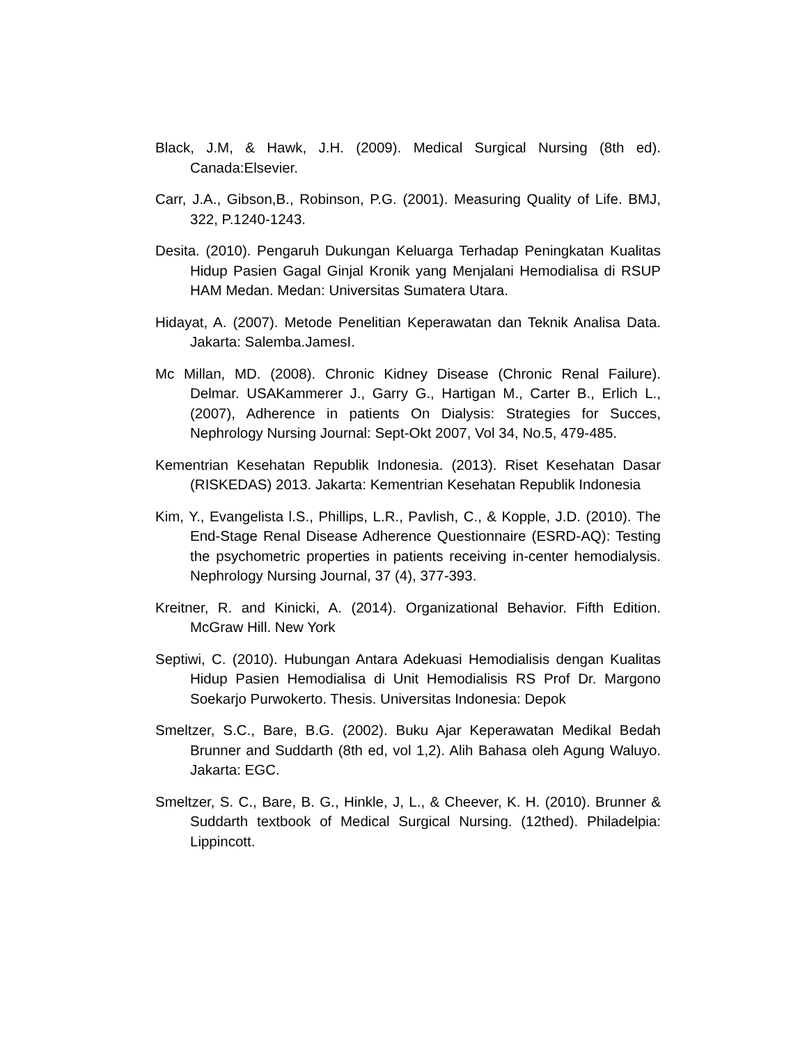Black, J.M, & Hawk, J.H. (2009). Medical Surgical Nursing (8th ed). Canada:Elsevier.
Carr, J.A., Gibson,B., Robinson, P.G. (2001). Measuring Quality of Life. BMJ, 322, P.1240-1243.
Desita. (2010). Pengaruh Dukungan Keluarga Terhadap Peningkatan Kualitas Hidup Pasien Gagal Ginjal Kronik yang Menjalani Hemodialisa di RSUP HAM Medan. Medan: Universitas Sumatera Utara.
Hidayat, A. (2007). Metode Penelitian Keperawatan dan Teknik Analisa Data. Jakarta: Salemba.JamesI.
Mc Millan, MD. (2008). Chronic Kidney Disease (Chronic Renal Failure). Delmar. USAKammerer J., Garry G., Hartigan M., Carter B., Erlich L., (2007), Adherence in patients On Dialysis: Strategies for Succes, Nephrology Nursing Journal: Sept-Okt 2007, Vol 34, No.5, 479-485.
Kementrian Kesehatan Republik Indonesia. (2013). Riset Kesehatan Dasar (RISKEDAS) 2013. Jakarta: Kementrian Kesehatan Republik Indonesia
Kim, Y., Evangelista l.S., Phillips, L.R., Pavlish, C., & Kopple, J.D. (2010). The End-Stage Renal Disease Adherence Questionnaire (ESRD-AQ): Testing the psychometric properties in patients receiving in-center hemodialysis. Nephrology Nursing Journal, 37 (4), 377-393.
Kreitner, R. and Kinicki, A. (2014). Organizational Behavior. Fifth Edition. McGraw Hill. New York
Septiwi, C. (2010). Hubungan Antara Adekuasi Hemodialisis dengan Kualitas Hidup Pasien Hemodialisa di Unit Hemodialisis RS Prof Dr. Margono Soekarjo Purwokerto. Thesis. Universitas Indonesia: Depok
Smeltzer, S.C., Bare, B.G. (2002). Buku Ajar Keperawatan Medikal Bedah Brunner and Suddarth (8th ed, vol 1,2). Alih Bahasa oleh Agung Waluyo. Jakarta: EGC.
Smeltzer, S. C., Bare, B. G., Hinkle, J, L., & Cheever, K. H. (2010). Brunner & Suddarth textbook of Medical Surgical Nursing. (12thed). Philadelpia: Lippincott.